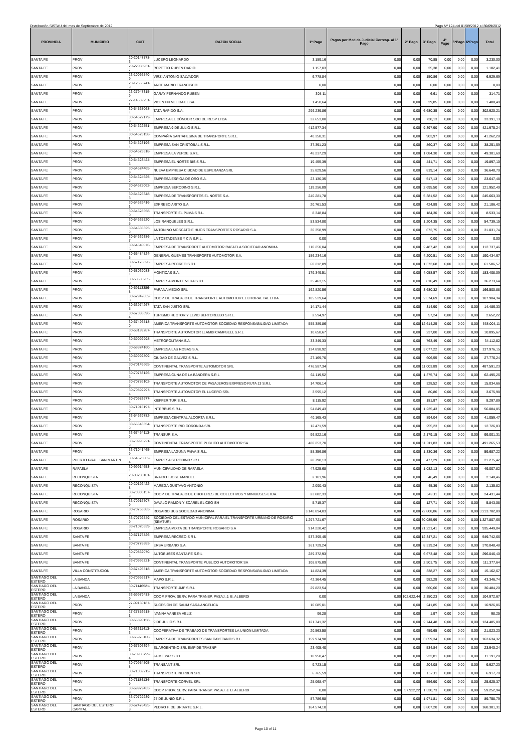Distribución SISTAU del mes de Septiembre de 2012 Pago Nº 124 del 01/09/2012 al 30/09/2012
| PROVINCIA | MUNICIPIO | CUIT | RAZON SOCIAL | 1º Pago | Pagos por Medida Judicial Corresp. al 1º Pago | 2º Pago | 3º Pago | 4º Pago | 5*Pago | 6*Pago | Total |
| --- | --- | --- | --- | --- | --- | --- | --- | --- | --- | --- | --- |
| SANTA FE | PROV | 20-20147878-3 | LUCERO LEONARDO | 3.159,16 | 0,00 | 0,00 | 70,85 | 0,00 | 0,00 | 0,00 | 3.230,00 |
| SANTA FE | PROV | 20-22038931-7 | REPETTO RUBEN DARIO | 1.157,03 | 0,00 | 0,00 | 25,38 | 0,00 | 0,00 | 0,00 | 1.182,41 |
| SANTA FE | PROV | 23-10066540-9 | VIRZI ANTONIO SALVADOR | 6.778,84 | 0,00 | 0,00 | 150,86 | 0,00 | 0,00 | 0,00 | 6.929,69 |
| SANTA FE | PROV | 23-12565741-9 | ARCE MARIO FRANCISCO | 0,00 | 0,00 | 0,00 | 0,00 | 0,00 | 0,00 | 0,00 | 0,00 |
| SANTA FE | PROV | 23-27947315-9 | GARAY FERNANDO RUBEN | 308,11 | 0,00 | 0,00 | 6,61 | 0,00 | 0,00 | 0,00 | 314,71 |
| SANTA FE | PROV | 27-14669251-1 | VICENTIN NELIDA ELISA | 1.458,64 | 0,00 | 0,00 | 29,85 | 0,00 | 0,00 | 0,00 | 1.488,49 |
| SANTA FE | PROV | 30-54568068-4 | TATA RÁPIDO S.A. | 296.239,86 | 0,00 | 0,00 | 6.680,35 | 0,00 | 0,00 | 0,00 | 302.920,21 |
| SANTA FE | PROV | 30-54622179-9 | EMPRESA EL CÓNDOR SOC DE RESP LTDA | 32.653,00 | 0,00 | 0,00 | 738,13 | 0,00 | 0,00 | 0,00 | 33.391,13 |
| SANTA FE | PROV | 30-54622551-4 | EMPRESA 9 DE JULIO S.R.L. | 412.577,34 | 0,00 | 0,00 | 9.397,90 | 0,00 | 0,00 | 0,00 | 421.975,24 |
| SANTA FE | PROV | 30-54623158-1 | COMPAÑIA SANTAFESINA DE TRANSPORTE S.R.L. | 40.358,31 | 0,00 | 0,00 | 903,97 | 0,00 | 0,00 | 0,00 | 41.262,28 |
| SANTA FE | PROV | 30-54623196-4 | EMPRESA SAN CRISTÓBAL S.R.L. | 37.391,23 | 0,00 | 0,00 | 860,37 | 0,00 | 0,00 | 0,00 | 38.251,59 |
| SANTA FE | PROV | 30-54623318-5 | EMPRESA LA VERDE S.R.L. | 48.217,29 | 0,00 | 0,00 | 1.084,30 | 0,00 | 0,00 | 0,00 | 49.301,60 |
| SANTA FE | PROV | 30-54623424-6 | EMPRESA EL NORTE BIS S.R.L. | 19.455,39 | 0,00 | 0,00 | 441,71 | 0,00 | 0,00 | 0,00 | 19.897,10 |
| SANTA FE | PROV | 30-54624465-9 | NUEVA EMPRESA CIUDAD DE ESPERANZA SRL | 35.829,56 | 0,00 | 0,00 | 819,14 | 0,00 | 0,00 | 0,00 | 36.648,70 |
| SANTA FE | PROV | 30-54624625-2 | EMPRESA ESPIGA DE ORO S.A. | 23.130,35 | 0,00 | 0,00 | 517,13 | 0,00 | 0,00 | 0,00 | 23.647,48 |
| SANTA FE | PROV | 30-54625062-4 | EMPRESA SERODINO S.R.L. | 119.256,89 | 0,00 | 0,00 | 2.695,50 | 0,00 | 0,00 | 0,00 | 121.952,40 |
| SANTA FE | PROV | 30-54626348-3 | EMPRESA DE TRANSPORTES EL NORTE S.A. | 240.281,78 | 0,00 | 0,00 | 5.381,52 | 0,00 | 0,00 | 0,00 | 245.663,30 |
| SANTA FE | PROV | 30-54626416-1 | EXPRESO ARITO S.A | 20.761,53 | 0,00 | 0,00 | 424,89 | 0,00 | 0,00 | 0,00 | 21.186,42 |
| SANTA FE | PROV | 30-54628658-0 | TRANSPORTE EL PUMA S.R.L. | 8.348,84 | 0,00 | 0,00 | 184,30 | 0,00 | 0,00 | 0,00 | 8.533,14 |
| SANTA FE | PROV | 30-54635520-5 | LOS RANQUELES S.R.L. | 53.534,80 | 0,00 | 0,00 | 1.204,35 | 0,00 | 0,00 | 0,00 | 54.739,15 |
| SANTA FE | PROV | 30-54636325-9 | ANTONINO MOSCATO E HIJOS TRANSPORTES ROSARIO S.A. | 30.358,99 | 0,00 | 0,00 | 672,75 | 0,00 | 0,00 | 0,00 | 31.031,74 |
| SANTA FE | PROV | 30-54639386-7 | LA TOSTADENSE Y CIA S.R.L. | 0,00 | 0,00 | 0,00 | 0,00 | 0,00 | 0,00 | 0,00 | 0,00 |
| SANTA FE | PROV | 30-54640076-6 | EMPRESA DE TRANSPORTE AUTOMOTOR RAFAELA SOCIEDAD ANONIMA | 110.250,04 | 0,00 | 0,00 | 2.487,42 | 0,00 | 0,00 | 0,00 | 112.737,46 |
| SANTA FE | PROV | 30-55484824-5 | GENERAL GÜEMES TRANSPORTE AUTOMOTOR S.A. | 186.234,16 | 0,00 | 0,00 | 4.200,51 | 0,00 | 0,00 | 0,00 | 190.434,67 |
| SANTA FE | PROV | 30-57176826-3 | EMPRESA RECREO S R L | 60.212,89 | 0,00 | 0,00 | 1.373,68 | 0,00 | 0,00 | 0,00 | 61.586,57 |
| SANTA FE | PROV | 30-58039083-4 | MONTICAS S.A. | 179.349,51 | 0,00 | 0,00 | 4.058,57 | 0,00 | 0,00 | 0,00 | 183.408,09 |
| SANTA FE | PROV | 30-58683235-9 | EMPRESA MONTE VERA S.R.L. | 35.463,15 | 0,00 | 0,00 | 810,49 | 0,00 | 0,00 | 0,00 | 36.273,64 |
| SANTA FE | PROV | 30-59113386-8 | PARANA MEDIO SRL | 162.820,56 | 0,00 | 0,00 | 3.680,32 | 0,00 | 0,00 | 0,00 | 166.500,88 |
| SANTA FE | PROV | 30-62942832-8 | COOP. DE TRABAJO DE TRANSPORTE AUTOMOTOR EL LITORAL TAL LTDA. | 105.529,64 | 0,00 | 0,00 | 2.374,69 | 0,00 | 0,00 | 0,00 | 107.904,34 |
| SANTA FE | PROV | 30-63974267-5 | TATA SAN JUSTO SRL | 14.171,44 | 0,00 | 0,00 | 314,90 | 0,00 | 0,00 | 0,00 | 14.486,33 |
| SANTA FE | PROV | 30-67383696-4 | TURISMO HECTOR Y ELVIO BERTORELLO S.R.L. | 2.594,97 | 0,00 | 0,00 | 57,24 | 0,00 | 0,00 | 0,00 | 2.652,22 |
| SANTA FE | PROV | 30-67496518-0 | AMERICA TRANSPORTE AUTOMOTOR SOCIEDAD RESPONSABILIDAD LIMITADA | 555.389,86 | 0,00 | 0,00 | 12.614,25 | 0,00 | 0,00 | 0,00 | 568.004,11 |
| SANTA FE | PROV | 30-68199287-8 | TRANSPORTE AUTOMOTOR LLAMBI CAMPBELL S.R.L | 10.658,67 | 0,00 | 0,00 | 237,00 | 0,00 | 0,00 | 0,00 | 10.895,67 |
| SANTA FE | PROV | 30-69092998-4 | METROPOLITANA S.A. | 33.349,33 | 0,00 | 0,00 | 763,49 | 0,00 | 0,00 | 0,00 | 34.112,82 |
| SANTA FE | PROV | 30-69824160-4 | EMPRESA LAS ROSAS S.A. | 134.898,92 | 0,00 | 0,00 | 3.077,22 | 0,00 | 0,00 | 0,00 | 137.976,15 |
| SANTA FE | PROV | 30-69992809-3 | CIUDAD DE GALVEZ S.R.L. | 27.169,70 | 0,00 | 0,00 | 606,55 | 0,00 | 0,00 | 0,00 | 27.776,24 |
| SANTA FE | PROV | 30-70149665-1 | CONTINENTAL TRANSPORTE AUTOMOTOR SRL | 476.587,34 | 0,00 | 0,00 | 11.003,89 | 0,00 | 0,00 | 0,00 | 487.591,23 |
| SANTA FE | PROV | 30-70783126-6 | EMPRESA CUNA DE LA BANDERA S.R.L | 61.119,52 | 0,00 | 0,00 | 1.375,74 | 0,00 | 0,00 | 0,00 | 62.495,26 |
| SANTA FE | PROV | 30-70786102-5 | TRANSPORTE AUTOMOTOR DE PASAJEROS EXPRESO RUTA 13 S.R.L | 14.706,14 | 0,00 | 0,00 | 328,52 | 0,00 | 0,00 | 0,00 | 15.034,66 |
| SANTA FE | PROV | 30-70892297-4 | TRANSPORTE AUTOMOTOR EL LUCERO SRL | 3.595,12 | 0,00 | 0,00 | 80,86 | 0,00 | 0,00 | 0,00 | 3.675,98 |
| SANTA FE | PROV | 30-70982677-4 | KIEFFER TUR S.R.L. | 8.115,92 | 0,00 | 0,00 | 181,97 | 0,00 | 0,00 | 0,00 | 8.297,89 |
| SANTA FE | PROV | 30-71016197-2 | INTERBUS S.R.L. | 54.849,43 | 0,00 | 0,00 | 1.235,43 | 0,00 | 0,00 | 0,00 | 56.084,85 |
| SANTA FE | PROV | 33-54639782-9 | EMPRESA CENTRAL ALCORTA S.R.L. | 40.165,43 | 0,00 | 0,00 | 894,04 | 0,00 | 0,00 | 0,00 | 41.059,47 |
| SANTA FE | PROV | 33-56643554-9 | TRANSPORTE RIO CORONDA SRL | 12.471,59 | 0,00 | 0,00 | 255,23 | 0,00 | 0,00 | 0,00 | 12.726,83 |
| SANTA FE | PROV | 33-67464113-9 | TRANSUR S.A. | 96.822,16 | 0,00 | 0,00 | 2.179,15 | 0,00 | 0,00 | 0,00 | 99.001,31 |
| SANTA FE | PROV | 33-70996221-9 | CONTINENTAL TRANSPORTE PUBLICO AUTOMOTOR SA | 480.253,70 | 0,00 | 0,00 | 11.011,83 | 0,00 | 0,00 | 0,00 | 491.265,53 |
| SANTA FE | PROV | 33-71041465-9 | EMPRESA LAGUNA PAIVA S.R.L. | 58.356,86 | 0,00 | 0,00 | 1.330,36 | 0,00 | 0,00 | 0,00 | 59.687,22 |
| SANTA FE | PUERTO GRAL. SAN MARTIN | 30-54625062-4 | EMPRESA SERODINO S.R.L | 20.798,13 | 0,00 | 0,00 | 477,29 | 0,00 | 0,00 | 0,00 | 21.275,42 |
| SANTA FE | RAFAELA | 30-99914653-4 | MUNICIPALIDAD DE RAFAELA | 47.925,68 | 0,00 | 0,00 | 1.082,13 | 0,00 | 0,00 | 0,00 | 49.007,82 |
| SANTA FE | RECONQUISTA | 20-08280101-5 | BRAIDOT JOSE MANUEL | 2.101,96 | 0,00 | 0,00 | 46,49 | 0,00 | 0,00 | 0,00 | 2.148,46 |
| SANTA FE | RECONQUISTA | 20-20192422-8 | MAREGA GUSTAVO ANTONIO | 2.090,43 | 0,00 | 0,00 | 45,39 | 0,00 | 0,00 | 0,00 | 2.135,82 |
| SANTA FE | RECONQUISTA | 33-70806157-9 | COOP. DE TRABAJO DE CHOFERES DE COLECTIVOS Y MINIBUSES LTDA. | 23.882,33 | 0,00 | 0,00 | 549,11 | 0,00 | 0,00 | 0,00 | 24.431,44 |
| SANTA FE | RECONQUISTA | 33-70916707-9 | DAVALO RAMON Y SCAREL ELICEO SH | 5.715,37 | 0,00 | 0,00 | 127,71 | 0,00 | 0,00 | 0,00 | 5.843,08 |
| SANTA FE | ROSARIO | 30-70763383-9 | ROSARIO BUS SOCIEDAD ANONIMA | 3.140.894,03 | 0,00 | 0,00 | 72.808,86 | 0,00 | 0,00 | 0,00 | 3.213.702,89 |
| SANTA FE | ROSARIO | 33-70792549-9 | SOCIEDAD DEL ESTADO MUNICIPAL PARA EL TRANSPORTE URBANO DE ROSARIO (SEMTUR) | 1.297.721,67 | 0,00 | 0,00 | 30.085,99 | 0,00 | 0,00 | 0,00 | 1.327.807,66 |
| SANTA FE | ROSARIO | 33-71020339-9 | EMPRESA MIXTA DE TRANSPORTE ROSARIO S.A | 914.228,42 | 0,00 | 0,00 | 21.221,41 | 0,00 | 0,00 | 0,00 | 935.449,84 |
| SANTA FE | SANTA FE | 30-57176826-3 | EMPRESA RECREO S R L | 537.395,45 | 0,00 | 0,00 | 12.347,21 | 0,00 | 0,00 | 0,00 | 549.742,66 |
| SANTA FE | SANTA FE | 30-70778883-2 | ERSA URBANO S.A. | 361.729,24 | 0,00 | 0,00 | 8.319,24 | 0,00 | 0,00 | 0,00 | 370.048,48 |
| SANTA FE | SANTA FE | 30-70862070-6 | AUTOBUSES SANTA FE S.R.L | 289.372,93 | 0,00 | 0,00 | 6.673,48 | 0,00 | 0,00 | 0,00 | 296.046,40 |
| SANTA FE | SANTA FE | 33-70996221-9 | CONTINENTAL TRANSPORTE PUBLICO AUTOMOTOR SA | 108.875,89 | 0,00 | 0,00 | 2.501,75 | 0,00 | 0,00 | 0,00 | 111.377,64 |
| SANTA FE | VILLA CONSTITUCION | 30-67496518-0 | AMERICA TRANSPORTE AUTOMOTOR SOCIEDAD RESPONSABILIDAD LIMITADA | 14.824,39 | 0,00 | 0,00 | 338,27 | 0,00 | 0,00 | 0,00 | 15.162,67 |
| SANTIAGO DEL ESTERO | LA BANDA | 30-70966317-4 | MAPO S.R.L. | 42.364,45 | 0,00 | 0,00 | 982,29 | 0,00 | 0,00 | 0,00 | 43.346,74 |
| SANTIAGO DEL ESTERO | LA BANDA | 30-71146521-5 | TRANSPORTE JMF S.R.L | 29.823,54 | 0,00 | 0,00 | 660,66 | 0,00 | 0,00 | 0,00 | 30.484,20 |
| SANTIAGO DEL ESTERO | LA BANDA | 33-69979433-9 | COOP. PROV. SERV. PARA TRANSP. PASAJ. J. B. ALBERDI | 0,00 | 0,00 | 102.622,44 | 2.350,23 | 0,00 | 0,00 | 0,00 | 104.972,67 |
| SANTIAGO DEL ESTERO | PROV | 27-09160187-2 | SUCESION DE SALIM SARA ANGELICA | 10.685,01 | 0,00 | 0,00 | 241,85 | 0,00 | 0,00 | 0,00 | 10.926,86 |
| SANTIAGO DEL ESTERO | PROV | 27-27852618-1 | IVANNA VANESA VELIZ | 96,28 | 0,00 | 0,00 | 1,97 | 0,00 | 0,00 | 0,00 | 98,25 |
| SANTIAGO DEL ESTERO | PROV | 30-56890158-0 | 9 DE JULIO S.R.L | 121.741,32 | 0,00 | 0,00 | 2.744,48 | 0,00 | 0,00 | 0,00 | 124.485,80 |
| SANTIAGO DEL ESTERO | PROV | 30-63311413-3 | COOPERATIVA DE TRABAJO DE TRANSPORTES LA UNION LIMITADA | 20.563,58 | 0,00 | 0,00 | 459,65 | 0,00 | 0,00 | 0,00 | 21.023,23 |
| SANTIAGO DEL ESTERO | PROV | 30-65976100-5 | EMPRESA DE TRANSPORTES SAN CAYETANO S.R.L. | 159.974,98 | 0,00 | 0,00 | 3.659,34 | 0,00 | 0,00 | 0,00 | 163.634,32 |
| SANTIAGO DEL ESTERO | PROV | 30-67506394-6 | EL ARGENTINO SRL EMP DE TRASNP | 23.405,40 | 0,00 | 0,00 | 534,84 | 0,00 | 0,00 | 0,00 | 23.940,24 |
| SANTIAGO DEL ESTERO | PROV | 30-70933799-4 | JAIME PAZ S.R.L | 10.958,47 | 0,00 | 0,00 | 232,81 | 0,00 | 0,00 | 0,00 | 11.191,28 |
| SANTIAGO DEL ESTERO | PROV | 30-70954505-8 | TRANSANT SRL | 9.723,15 | 0,00 | 0,00 | 204,08 | 0,00 | 0,00 | 0,00 | 9.927,23 |
| SANTIAGO DEL ESTERO | PROV | 30-71069212-9 | TRANSPORTE NERBEN SRL | 6.765,59 | 0,00 | 0,00 | 152,11 | 0,00 | 0,00 | 0,00 | 6.917,70 |
| SANTIAGO DEL ESTERO | PROV | 30-71184134-9 | TRANSPORTE CORVEL SRL | 25.068,47 | 0,00 | 0,00 | 556,90 | 0,00 | 0,00 | 0,00 | 25.625,37 |
| SANTIAGO DEL ESTERO | PROV | 33-69979433-9 | COOP. PROV. SERV. PARA TRANSP. PASAJ. J. B. ALBERDI | 0,00 | 0,00 | 57.922,22 | 1.330,73 | 0,00 | 0,00 | 0,00 | 59.252,94 |
| SANTIAGO DEL ESTERO | PROV | 33-70729239-9 | 27 DE JUNIO S.R.L | 87.786,98 | 0,00 | 0,00 | 1.971,81 | 0,00 | 0,00 | 0,00 | 89.758,79 |
| SANTIAGO DEL ESTERO | SANTIAGO DEL ESTERO CAPITAL | 30-62478425-8 | PEDRO F. DE URIARTE S.R.L. | 164.574,10 | 0,00 | 0,00 | 3.807,20 | 0,00 | 0,00 | 0,00 | 168.381,31 |
Page 10 of 11